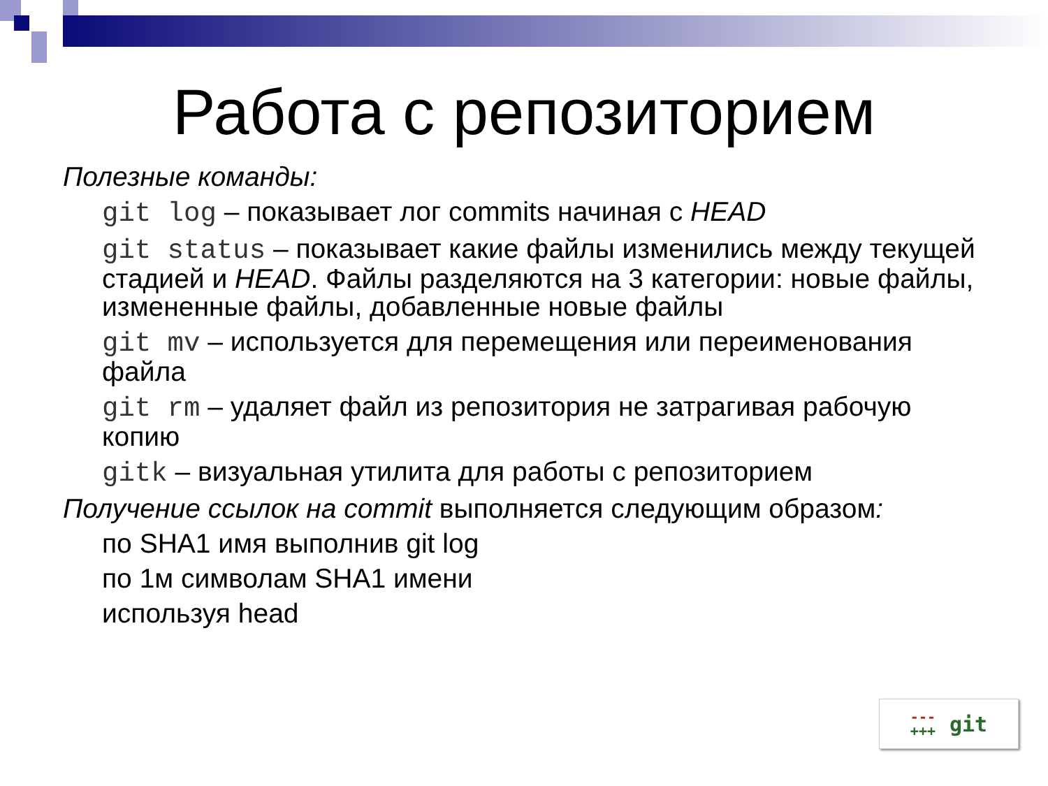Работа с репозиторием
Полезные команды:
git log – показывает лог commits начиная с HEAD
git status – показывает какие файлы изменились между текущей стадией и HEAD. Файлы разделяются на 3 категории: новые файлы, измененные файлы, добавленные новые файлы
git mv – используется для перемещения или переименования файла
git rm – удаляет файл из репозитория не затрагивая рабочую копию
gitk – визуальная утилита для работы с репозиторием
Получение ссылок на commit выполняется следующим образом:
по SHA1 имя выполнив git log
по 1м символам SHA1 имени
используя head
---
+++ git